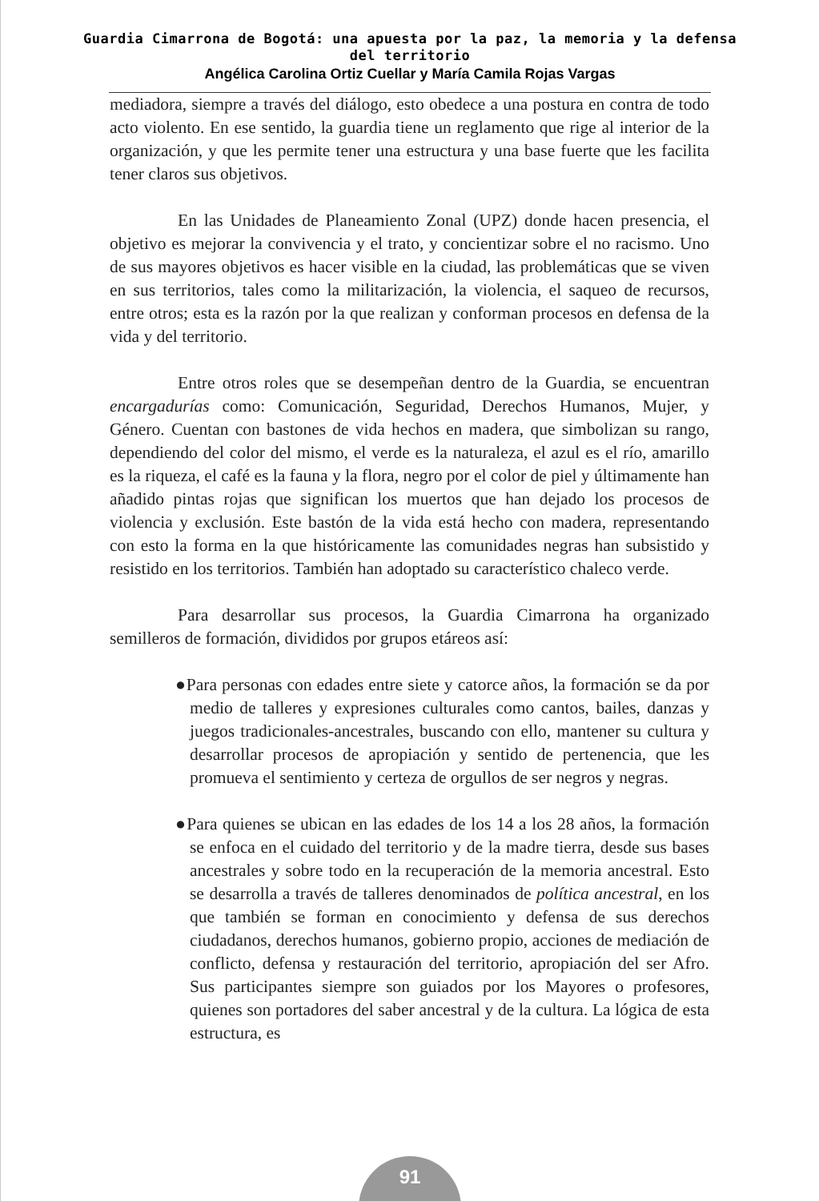Guardia Cimarrona de Bogotá: una apuesta por la paz, la memoria y la defensa
del territorio
Angélica Carolina Ortiz Cuellar y María Camila Rojas Vargas
mediadora, siempre a través del diálogo, esto obedece a una postura en contra de todo acto violento. En ese sentido, la guardia tiene un reglamento que rige al interior de la organización, y que les permite tener una estructura y una base fuerte que les facilita tener claros sus objetivos.
En las Unidades de Planeamiento Zonal (UPZ) donde hacen presencia, el objetivo es mejorar la convivencia y el trato, y concientizar sobre el no racismo. Uno de sus mayores objetivos es hacer visible en la ciudad, las problemáticas que se viven en sus territorios, tales como la militarización, la violencia, el saqueo de recursos, entre otros; esta es la razón por la que realizan y conforman procesos en defensa de la vida y del territorio.
Entre otros roles que se desempeñan dentro de la Guardia, se encuentran encargadurías como: Comunicación, Seguridad, Derechos Humanos, Mujer, y Género. Cuentan con bastones de vida hechos en madera, que simbolizan su rango, dependiendo del color del mismo, el verde es la naturaleza, el azul es el río, amarillo es la riqueza, el café es la fauna y la flora, negro por el color de piel y últimamente han añadido pintas rojas que significan los muertos que han dejado los procesos de violencia y exclusión. Este bastón de la vida está hecho con madera, representando con esto la forma en la que históricamente las comunidades negras han subsistido y resistido en los territorios. También han adoptado su característico chaleco verde.
Para desarrollar sus procesos, la Guardia Cimarrona ha organizado semilleros de formación, divididos por grupos etáreos así:
●Para personas con edades entre siete y catorce años, la formación se da por medio de talleres y expresiones culturales como cantos, bailes, danzas y juegos tradicionales-ancestrales, buscando con ello, mantener su cultura y desarrollar procesos de apropiación y sentido de pertenencia, que les promueva el sentimiento y certeza de orgullos de ser negros y negras.
●Para quienes se ubican en las edades de los 14 a los 28 años, la formación se enfoca en el cuidado del territorio y de la madre tierra, desde sus bases ancestrales y sobre todo en la recuperación de la memoria ancestral. Esto se desarrolla a través de talleres denominados de política ancestral, en los que también se forman en conocimiento y defensa de sus derechos ciudadanos, derechos humanos, gobierno propio, acciones de mediación de conflicto, defensa y restauración del territorio, apropiación del ser Afro. Sus participantes siempre son guiados por los Mayores o profesores, quienes son portadores del saber ancestral y de la cultura. La lógica de esta estructura, es
91